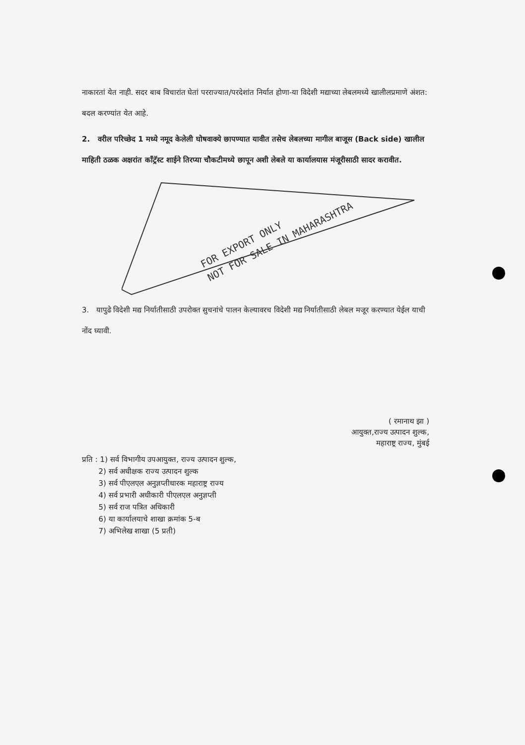नाकारतां येत नाही. सदर बाब विचारांत घेतां परराज्यात/परदेशांत निर्यात होणा-या विदेशी मद्याच्या लेबलमध्ये खालीलप्रमाणे अंशत: बदल करण्यांत येत आहे.
2. वरील परिच्छेद 1 मध्ये नमूद केलेली घोषवाक्ये छापण्यात यावीत तसेच लेबलच्या मागील बाजूस (Back side) खालील माहिती ठळक अक्षरांत कॉंट्रॅस्ट शाईने तिरप्या चौकटीमध्ये छापून अशी लेबले या कार्यालयास मंजूरीसाठी सादर करावीत.
FOR EXPORT ONLY
NOT FOR SALE IN MAHARASHTRA
3. यापुढे विदेशी मद्य निर्यातीसाठी उपरोक्त सुचनांचे पालन केल्यावरच विदेशी मद्य निर्यातीसाठी लेबल मजूर करण्यात येईल याची नोंद घ्यावी.
( रमानाथ झा )
आयुक्त,राज्य उत्पादन शुल्क,
महाराष्ट्र राज्य, मुंबई
प्रति : 1) सर्व विभागीय उपआयुक्त, राज्य उत्पादन शुल्क,
2) सर्व अधीक्षक राज्य उत्पादन शुल्क
3) सर्व पीएलएल अनुज्ञप्तीधारक महाराष्ट्र राज्य
4) सर्व प्रभारी अधीकारी पीएलएल अनुज्ञप्ती
5) सर्व राज पत्रित अधिकारी
6) या कार्यालयाचे शाखा क्रमांक 5-ब
7) अभिलेख शाखा (5 प्रती)